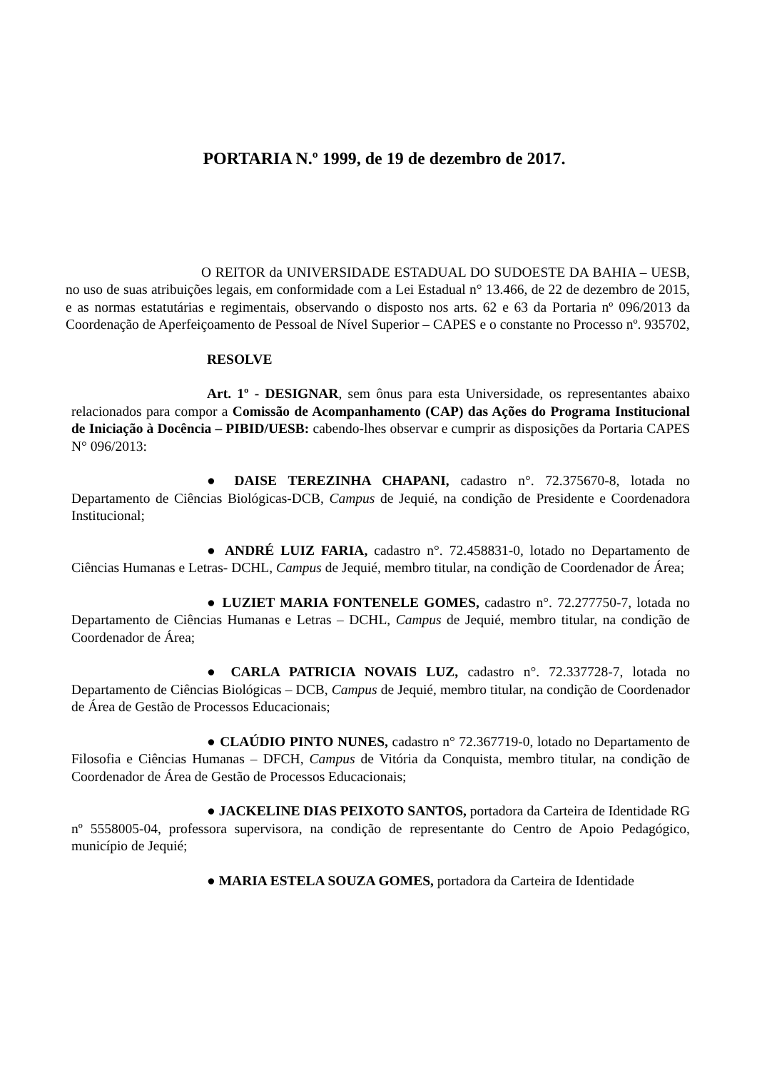PORTARIA N.º 1999, de 19 de dezembro de 2017.
O REITOR da UNIVERSIDADE ESTADUAL DO SUDOESTE DA BAHIA – UESB, no uso de suas atribuições legais, em conformidade com a Lei Estadual n° 13.466, de 22 de dezembro de 2015, e as normas estatutárias e regimentais, observando o disposto nos arts. 62 e 63 da Portaria nº 096/2013 da Coordenação de Aperfeiçoamento de Pessoal de Nível Superior – CAPES e o constante no Processo nº. 935702,
RESOLVE
Art. 1º - DESIGNAR, sem ônus para esta Universidade, os representantes abaixo relacionados para compor a Comissão de Acompanhamento (CAP) das Ações do Programa Institucional de Iniciação à Docência – PIBID/UESB: cabendo-lhes observar e cumprir as disposições da Portaria CAPES N° 096/2013:
● DAISE TEREZINHA CHAPANI, cadastro n°. 72.375670-8, lotada no Departamento de Ciências Biológicas-DCB, Campus de Jequié, na condição de Presidente e Coordenadora Institucional;
● ANDRÉ LUIZ FARIA, cadastro n°. 72.458831-0, lotado no Departamento de Ciências Humanas e Letras- DCHL, Campus de Jequié, membro titular, na condição de Coordenador de Área;
● LUZIET MARIA FONTENELE GOMES, cadastro n°. 72.277750-7, lotada no Departamento de Ciências Humanas e Letras – DCHL, Campus de Jequié, membro titular, na condição de Coordenador de Área;
● CARLA PATRICIA NOVAIS LUZ, cadastro n°. 72.337728-7, lotada no Departamento de Ciências Biológicas – DCB, Campus de Jequié, membro titular, na condição de Coordenador de Área de Gestão de Processos Educacionais;
● CLAÚDIO PINTO NUNES, cadastro n° 72.367719-0, lotado no Departamento de Filosofia e Ciências Humanas – DFCH, Campus de Vitória da Conquista, membro titular, na condição de Coordenador de Área de Gestão de Processos Educacionais;
● JACKELINE DIAS PEIXOTO SANTOS, portadora da Carteira de Identidade RG nº 5558005-04, professora supervisora, na condição de representante do Centro de Apoio Pedagógico, município de Jequié;
● MARIA ESTELA SOUZA GOMES, portadora da Carteira de Identidade